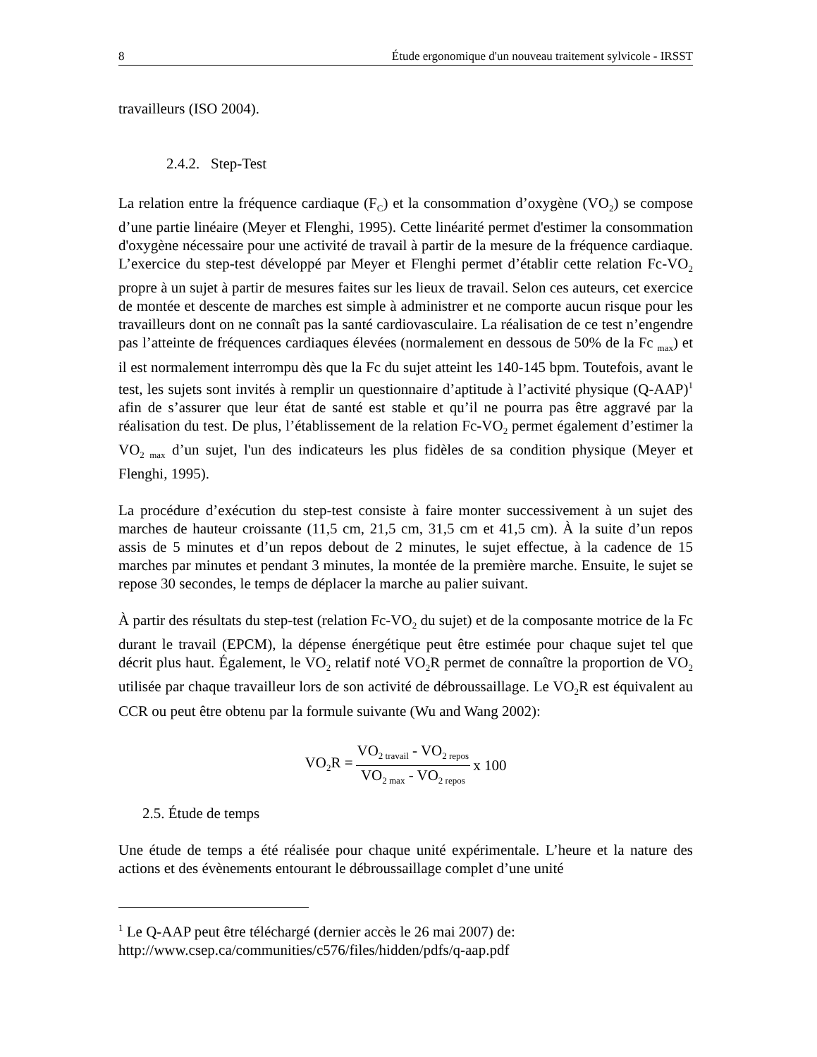8 Étude ergonomique d'un nouveau traitement sylvicole - IRSST
travailleurs (ISO 2004).
2.4.2. Step-Test
La relation entre la fréquence cardiaque (F<sub>C</sub>) et la consommation d’oxygène (VO<sub>2</sub>) se compose d’une partie linéaire (Meyer et Flenghi, 1995). Cette linéarité permet d'estimer la consommation d'oxygène nécessaire pour une activité de travail à partir de la mesure de la fréquence cardiaque. L’exercice du step-test développé par Meyer et Flenghi permet d’établir cette relation Fc-VO<sub>2</sub> propre à un sujet à partir de mesures faites sur les lieux de travail. Selon ces auteurs, cet exercice de montée et descente de marches est simple à administrer et ne comporte aucun risque pour les travailleurs dont on ne connaît pas la santé cardiovasculaire. La réalisation de ce test n’engendre pas l’atteinte de fréquences cardiaques élevées (normalement en dessous de 50% de la Fc <sub>max</sub>) et il est normalement interrompu dès que la Fc du sujet atteint les 140-145 bpm. Toutefois, avant le test, les sujets sont invités à remplir un questionnaire d’aptitude à l’activité physique (Q-AAP)<sup>1</sup> afin de s’assurer que leur état de santé est stable et qu’il ne pourra pas être aggravé par la réalisation du test. De plus, l’établissement de la relation Fc-VO<sub>2</sub> permet également d’estimer la VO<sub>2 max</sub> d’un sujet, l'un des indicateurs les plus fidèles de sa condition physique (Meyer et Flenghi, 1995).
La procédure d’exécution du step-test consiste à faire monter successivement à un sujet des marches de hauteur croissante (11,5 cm, 21,5 cm, 31,5 cm et 41,5 cm). À la suite d’un repos assis de 5 minutes et d’un repos debout de 2 minutes, le sujet effectue, à la cadence de 15 marches par minutes et pendant 3 minutes, la montée de la première marche. Ensuite, le sujet se repose 30 secondes, le temps de déplacer la marche au palier suivant.
À partir des résultats du step-test (relation Fc-VO<sub>2</sub> du sujet) et de la composante motrice de la Fc durant le travail (EPCM), la dépense énergétique peut être estimée pour chaque sujet tel que décrit plus haut. Également, le VO<sub>2</sub> relatif noté VO<sub>2</sub>R permet de connaître la proportion de VO<sub>2</sub> utilisée par chaque travailleur lors de son activité de débroussaillage. Le VO<sub>2</sub>R est équivalent au CCR ou peut être obtenu par la formule suivante (Wu and Wang 2002):
VO<sub>2</sub>R = VO<sub>2 travail</sub> - VO<sub>2 repos</sub> VO<sub>2 max</sub> - VO<sub>2 repos</sub> x 100
2.5. Étude de temps
Une étude de temps a été réalisée pour chaque unité expérimentale. L’heure et la nature des actions et des évènements entourant le débroussaillage complet d’une unité
<sup>1</sup> Le Q-AAP peut être téléchargé (dernier accès le 26 mai 2007) de:
http://www.csep.ca/communities/c576/files/hidden/pdfs/q-aap.pdf